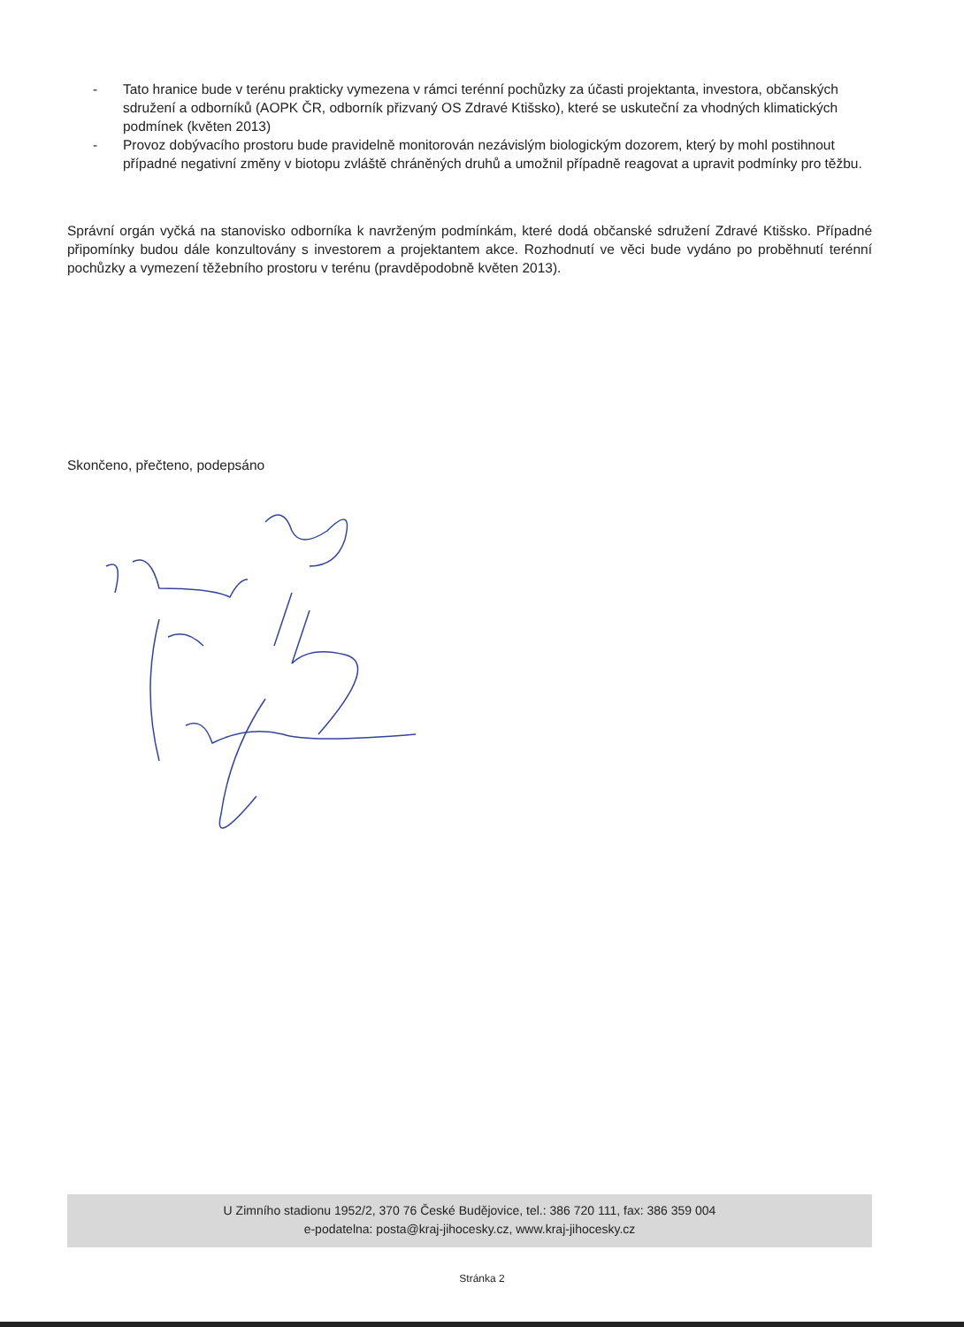- Tato hranice bude v terénu prakticky vymezena v rámci terénní pochůzky za účasti projektanta, investora, občanských sdružení a odborníků (AOPK ČR, odborník přizvaný OS Zdravé Ktišsko), které se uskuteční za vhodných klimatických podmínek (květen 2013)
- Provoz dobývacího prostoru bude pravidelně monitorován nezávislým biologickým dozorem, který by mohl postihnout případné negativní změny v biotopu zvláště chráněných druhů a umožnil případně reagovat a upravit podmínky pro těžbu.
Správní orgán vyčká na stanovisko odborníka k navrženým podmínkám, které dodá občanské sdružení Zdravé Ktišsko. Případné připomínky budou dále konzultovány s investorem a projektantem akce. Rozhodnutí ve věci bude vydáno po proběhnutí terénní pochůzky a vymezení těžebního prostoru v terénu (pravděpodobně květen 2013).
Skončeno, přečteno, podepsáno
U Zimního stadionu 1952/2, 370 76 České Budějovice, tel.: 386 720 111, fax: 386 359 004
e-podatelna: posta@kraj-jihocesky.cz, www.kraj-jihocesky.cz
Stránka 2